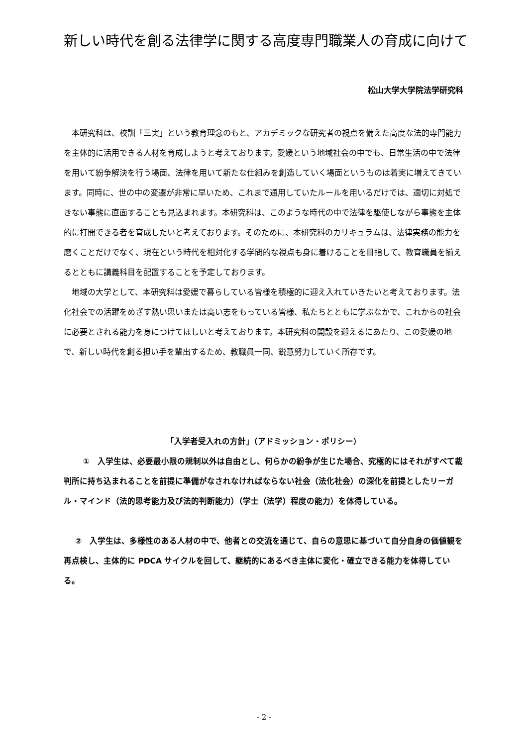新しい時代を創る法律学に関する高度専門職業人の育成に向けて
松山大学大学院法学研究科
本研究科は、校訓「三実」という教育理念のもと、アカデミックな研究者の視点を備えた高度な法的専門能力を主体的に活用できる人材を育成しようと考えております。愛媛という地域社会の中でも、日常生活の中で法律を用いて紛争解決を行う場面、法律を用いて新たな仕組みを創造していく場面というものは着実に増えてきています。同時に、世の中の変遷が非常に早いため、これまで通用していたルールを用いるだけでは、適切に対処できない事態に直面することも見込まれます。本研究科は、このような時代の中で法律を駆使しながら事態を主体的に打開できる者を育成したいと考えております。そのために、本研究科のカリキュラムは、法律実務の能力を磨くことだけでなく、現在という時代を相対化する学問的な視点も身に着けることを目指して、教育職員を揃えるとともに講義科目を配置することを予定しております。
地域の大学として、本研究科は愛媛で暮らしている皆様を積極的に迎え入れていきたいと考えております。法化社会での活躍をめざす熱い思いまたは高い志をもっている皆様、私たちとともに学ぶなかで、これからの社会に必要とされる能力を身につけてほしいと考えております。本研究科の開設を迎えるにあたり、この愛媛の地で、新しい時代を創る担い手を輩出するため、教職員一同、鋭意努力していく所存です。
「入学者受入れの方針」（アドミッション・ポリシー）
①　入学生は、必要最小限の規制以外は自由とし、何らかの紛争が生じた場合、究極的にはそれがすべて裁判所に持ち込まれることを前提に準備がなされなければならない社会（法化社会）の深化を前提としたリーガル・マインド（法的思考能力及び法的判断能力）（学士（法学）程度の能力）を体得している。
②　入学生は、多様性のある人材の中で、他者との交流を通じて、自らの意思に基づいて自分自身の価値観を再点検し、主体的に PDCA サイクルを回して、継続的にあるべき主体に変化・確立できる能力を体得している。
- 2 -